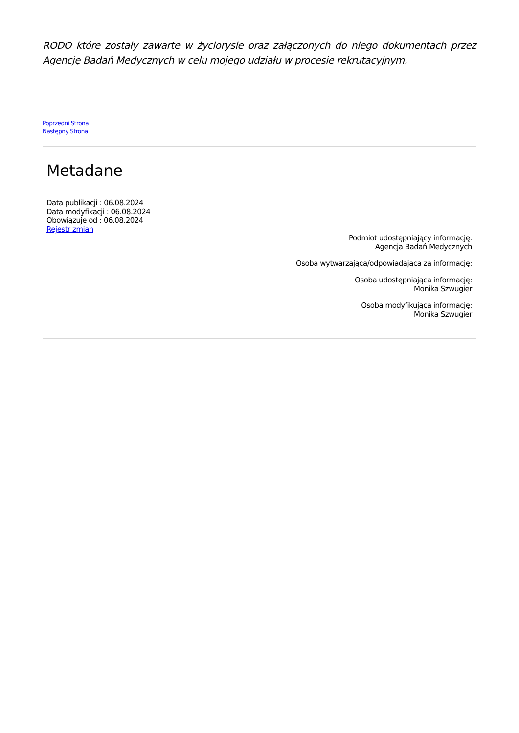RODO które zostały zawarte w życiorysie oraz załączonych do niego dokumentach przez Agencję Badań Medycznych w celu mojego udziału w procesie rekrutacyjnym.
Poprzedni Strona
Następny Strona
Metadane
Data publikacji : 06.08.2024
Data modyfikacji : 06.08.2024
Obowiązuje od : 06.08.2024
Rejestr zmian
Podmiot udostępniający informację:
Agencja Badań Medycznych
Osoba wytwarzająca/odpowiadająca za informację:
Osoba udostępniająca informację:
Monika Szwugier
Osoba modyfikująca informację:
Monika Szwugier